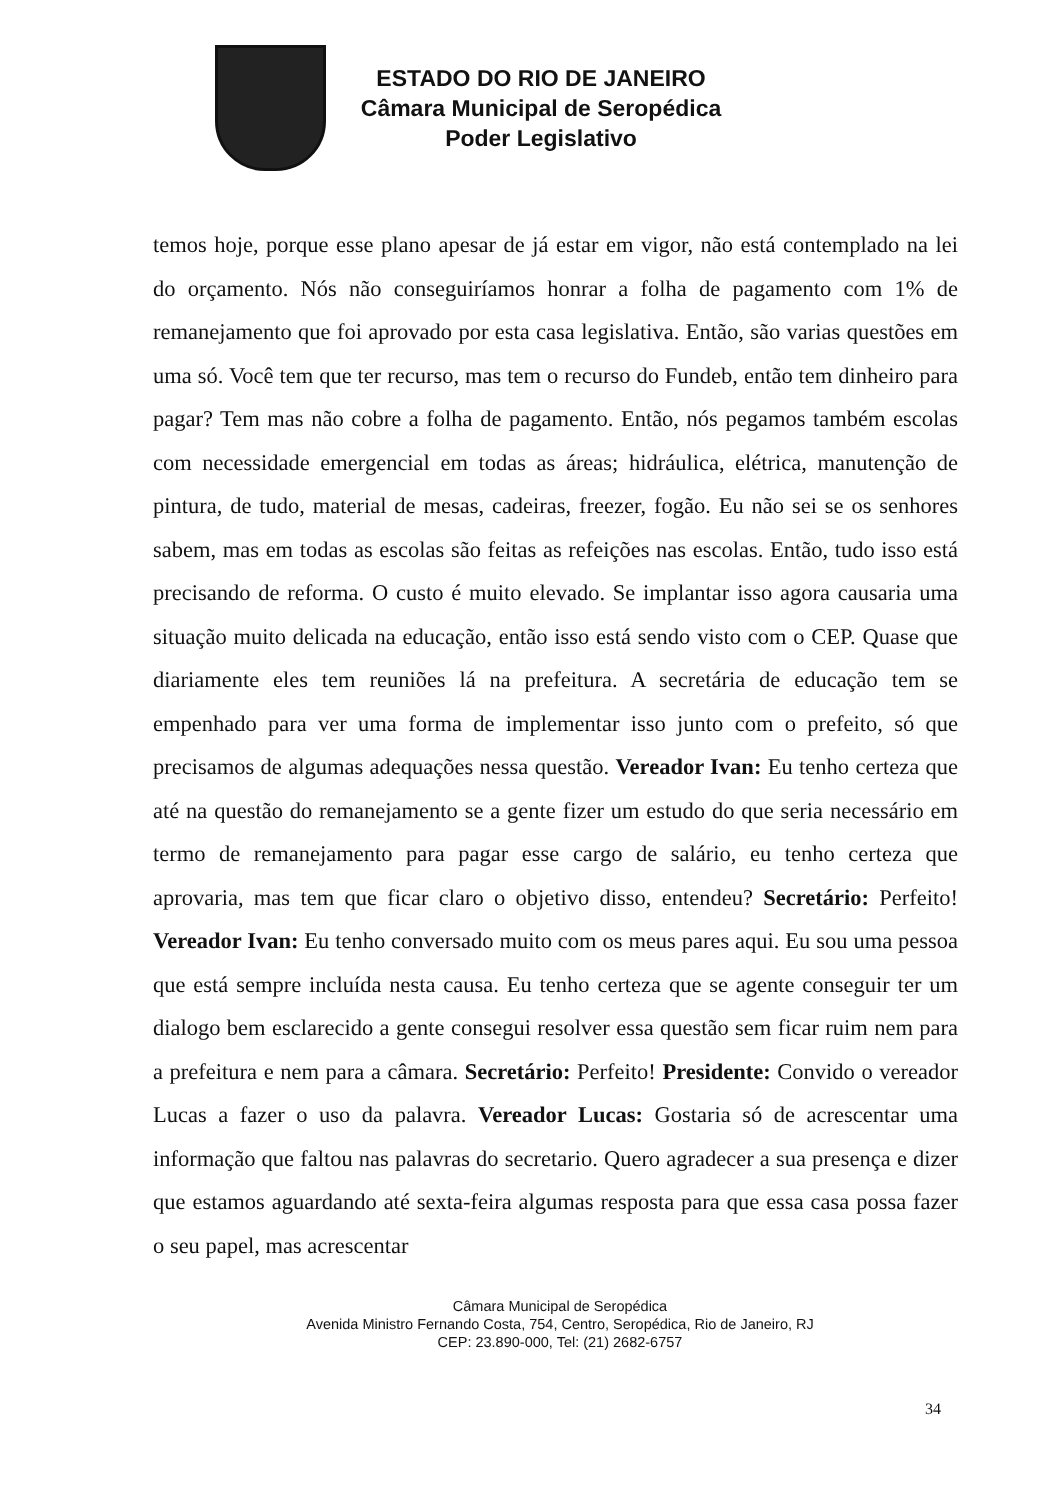ESTADO DO RIO DE JANEIRO
Câmara Municipal de Seropédica
Poder Legislativo
temos hoje, porque esse plano apesar de já estar em vigor, não está contemplado na lei do orçamento. Nós não conseguiríamos honrar a folha de pagamento com 1% de remanejamento que foi aprovado por esta casa legislativa. Então, são varias questões em uma só. Você tem que ter recurso, mas tem o recurso do Fundeb, então tem dinheiro para pagar? Tem mas não cobre a folha de pagamento. Então, nós pegamos também escolas com necessidade emergencial em todas as áreas; hidráulica, elétrica, manutenção de pintura, de tudo, material de mesas, cadeiras, freezer, fogão. Eu não sei se os senhores sabem, mas em todas as escolas são feitas as refeições nas escolas. Então, tudo isso está precisando de reforma. O custo é muito elevado. Se implantar isso agora causaria uma situação muito delicada na educação, então isso está sendo visto com o CEP. Quase que diariamente eles tem reuniões lá na prefeitura. A secretária de educação tem se empenhado para ver uma forma de implementar isso junto com o prefeito, só que precisamos de algumas adequações nessa questão. Vereador Ivan: Eu tenho certeza que até na questão do remanejamento se a gente fizer um estudo do que seria necessário em termo de remanejamento para pagar esse cargo de salário, eu tenho certeza que aprovaria, mas tem que ficar claro o objetivo disso, entendeu? Secretário: Perfeito! Vereador Ivan: Eu tenho conversado muito com os meus pares aqui. Eu sou uma pessoa que está sempre incluída nesta causa. Eu tenho certeza que se agente conseguir ter um dialogo bem esclarecido a gente consegui resolver essa questão sem ficar ruim nem para a prefeitura e nem para a câmara. Secretário: Perfeito! Presidente: Convido o vereador Lucas a fazer o uso da palavra. Vereador Lucas: Gostaria só de acrescentar uma informação que faltou nas palavras do secretario. Quero agradecer a sua presença e dizer que estamos aguardando até sexta-feira algumas resposta para que essa casa possa fazer o seu papel, mas acrescentar
Câmara Municipal de Seropédica
Avenida Ministro Fernando Costa, 754, Centro, Seropédica, Rio de Janeiro, RJ
CEP: 23.890-000, Tel: (21) 2682-6757
34